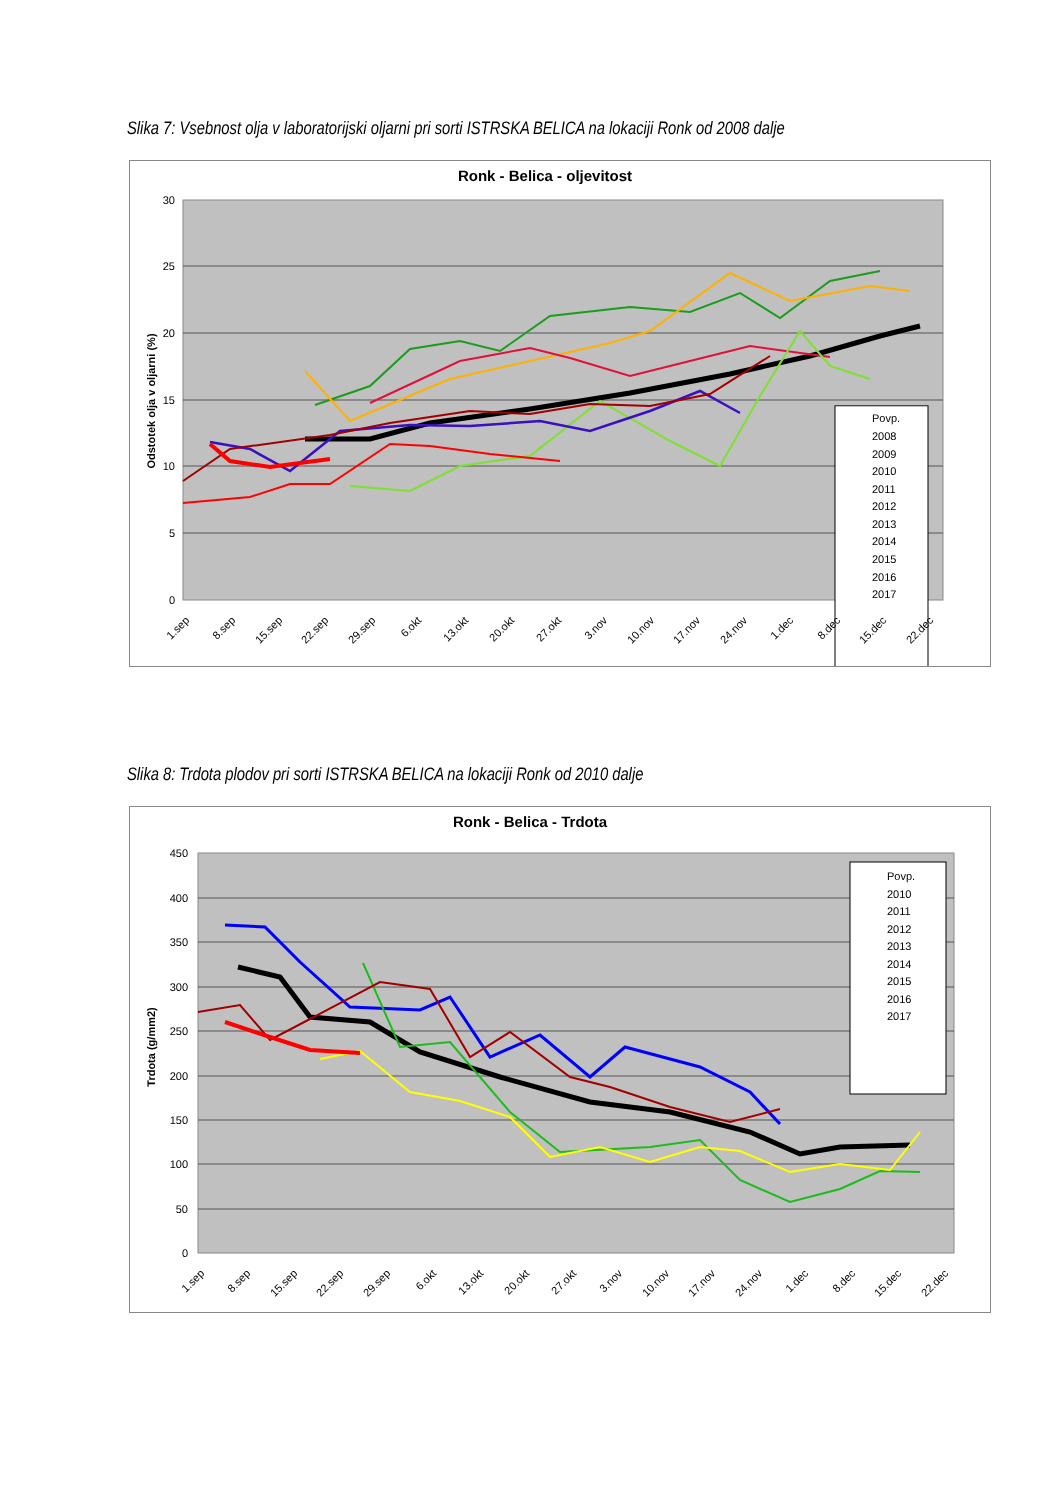Slika 7: Vsebnost olja v laboratorijski oljarni pri sorti ISTRSKA BELICA na lokaciji Ronk od 2008 dalje
Ronk - Belica - oljevitost
30
25
20
15
10
5
0
Odstotek olja v oljarni (%)
Povp.
2008
2009
2010
2011
2012
2013
2014
2015
2016
2017
1.sep
8.sep
15.sep
22.sep
29.sep
6.okt
13.okt
20.okt
27.okt
3.nov
10.nov
17.nov
24.nov
1.dec
8.dec
15.dec
22.dec
Slika 8: Trdota plodov pri sorti ISTRSKA BELICA na lokaciji Ronk od 2010 dalje
Ronk - Belica - Trdota
450
400
350
300
250
200
150
100
50
0
Trdota (g/mm2)
Povp.
2010
2011
2012
2013
2014
2015
2016
2017
1.sep
8.sep
15.sep
22.sep
29.sep
6.okt
13.okt
20.okt
27.okt
3.nov
10.nov
17.nov
24.nov
1.dec
8.dec
15.dec
22.dec